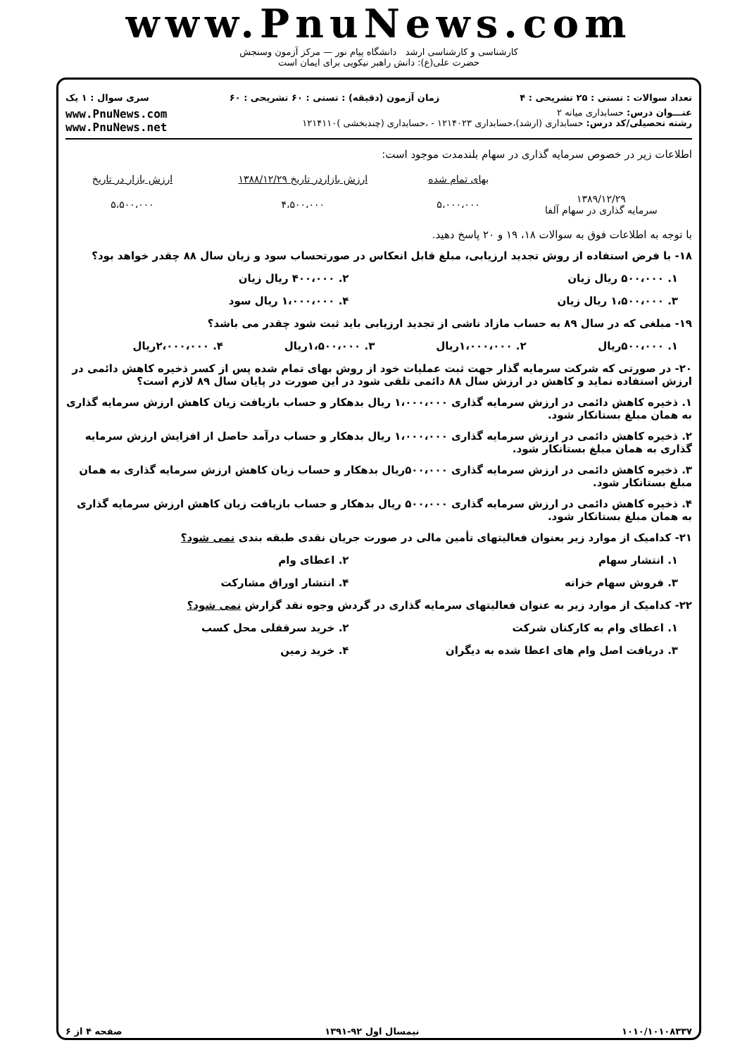www.PnuNews.com
کارشناسی و کارشناسی ارشد دانشگاه پیام نور — مرکز آزمون وسنجش
حضرت علی(ع): دانش راهبر نیکویی برای ایمان است
تعداد سوالات : تستی : ۲۵ تشریحی : ۴ زمان آزمون (دقیقه) : تستی : ۶۰ تشریحی : ۶۰ سری سوال : ۱ یک
عنـــوان درس: حسابداری میانه ۲
رشته تحصیلی/کد درس: حسابداری (ارشد)،حسابداری ۱۲۱۴۰۲۳ - ،حسابداری (چندبخشی )۱۲۱۴۱۱۰
www.PnuNews.com
www.PnuNews.net
اطلاعات زیر در خصوص سرمایه گذاری در سهام بلندمدت موجود است:
| | بهای تمام شده | ارزش بازاردر تاریخ ۱۳۸۸/۱۲/۲۹ | ارزش بازار در تاریخ |
| ۱۳۸۹/۱۲/۲۹ سرمایه گذاری در سهام آلفا | ۵،۰۰۰،۰۰۰ | ۴،۵۰۰،۰۰۰ | ۵،۵۰۰،۰۰۰ |
با توجه به اطلاعات فوق به سوالات ۱۸، ۱۹ و ۲۰ پاسخ دهید.
۱۸- با فرض استفاده از روش تجدید ارزیابی، مبلغ قابل انعکاس در صورتحساب سود و زیان سال ۸۸ چقدر خواهد بود؟
۱. ۵۰۰،۰۰۰ ریال زیان ۲. ۴۰۰،۰۰۰ ریال زیان
۳. ۱،۵۰۰،۰۰۰ ریال زیان ۴. ۱،۰۰۰،۰۰۰ ریال سود
۱۹- مبلغی که در سال ۸۹ به حساب مازاد ناشی از تجدید ارزیابی باید ثبت شود چقدر می باشد؟
۱. ۵۰۰،۰۰۰ریال ۲. ۱،۰۰۰،۰۰۰ریال ۳. ۱،۵۰۰،۰۰۰ریال ۴. ۲،۰۰۰،۰۰۰ریال
۲۰- در صورتی که شرکت سرمایه گذار جهت ثبت عملیات خود از روش بهای تمام شده پس از کسر ذخیره کاهش دائمی در ارزش استفاده نماید و کاهش در ارزش سال ۸۸ دائمی تلقی شود در این صورت در پایان سال ۸۹ لازم است؟
۱. ذخیره کاهش دائمی در ارزش سرمایه گذاری ۱،۰۰۰،۰۰۰ ریال بدهکار و حساب بازیافت زیان کاهش ارزش سرمایه گذاری به همان مبلغ بستانکار شود.
۲. ذخیره کاهش دائمی در ارزش سرمایه گذاری ۱،۰۰۰،۰۰۰ ریال بدهکار و حساب درآمد حاصل از افزایش ارزش سرمایه گذاری به همان مبلغ بستانکار شود.
۳. ذخیره کاهش دائمی در ارزش سرمایه گذاری ۵۰۰،۰۰۰ریال بدهکار و حساب زیان کاهش ارزش سرمایه گذاری به همان مبلغ بستانکار شود.
۴. ذخیره کاهش دائمی در ارزش سرمایه گذاری ۵۰۰،۰۰۰ ریال بدهکار و حساب بازیافت زیان کاهش ارزش سرمایه گذاری به همان مبلغ بستانکار شود.
۲۱- کدامیک از موارد زیر بعنوان فعالیتهای تأمین مالی در صورت جریان نقدی طبقه بندی نمی شود؟
۱. انتشار سهام ۲. اعطای وام
۳. فروش سهام خزانه ۴. انتشار اوراق مشارکت
۲۲- کدامیک از موارد زیر به عنوان فعالیتهای سرمایه گذاری در گردش وجوه نقد گزارش نمی شود؟
۱. اعطای وام به کارکنان شرکت ۲. خرید سرقفلی محل کسب
۳. دریافت اصل وام های اعطا شده به دیگران ۴. خرید زمین
۱۰۱۰/۱۰۱۰۸۳۳۷ نیمسال اول ۹۲-۱۳۹۱ صفحه ۴ از ۶